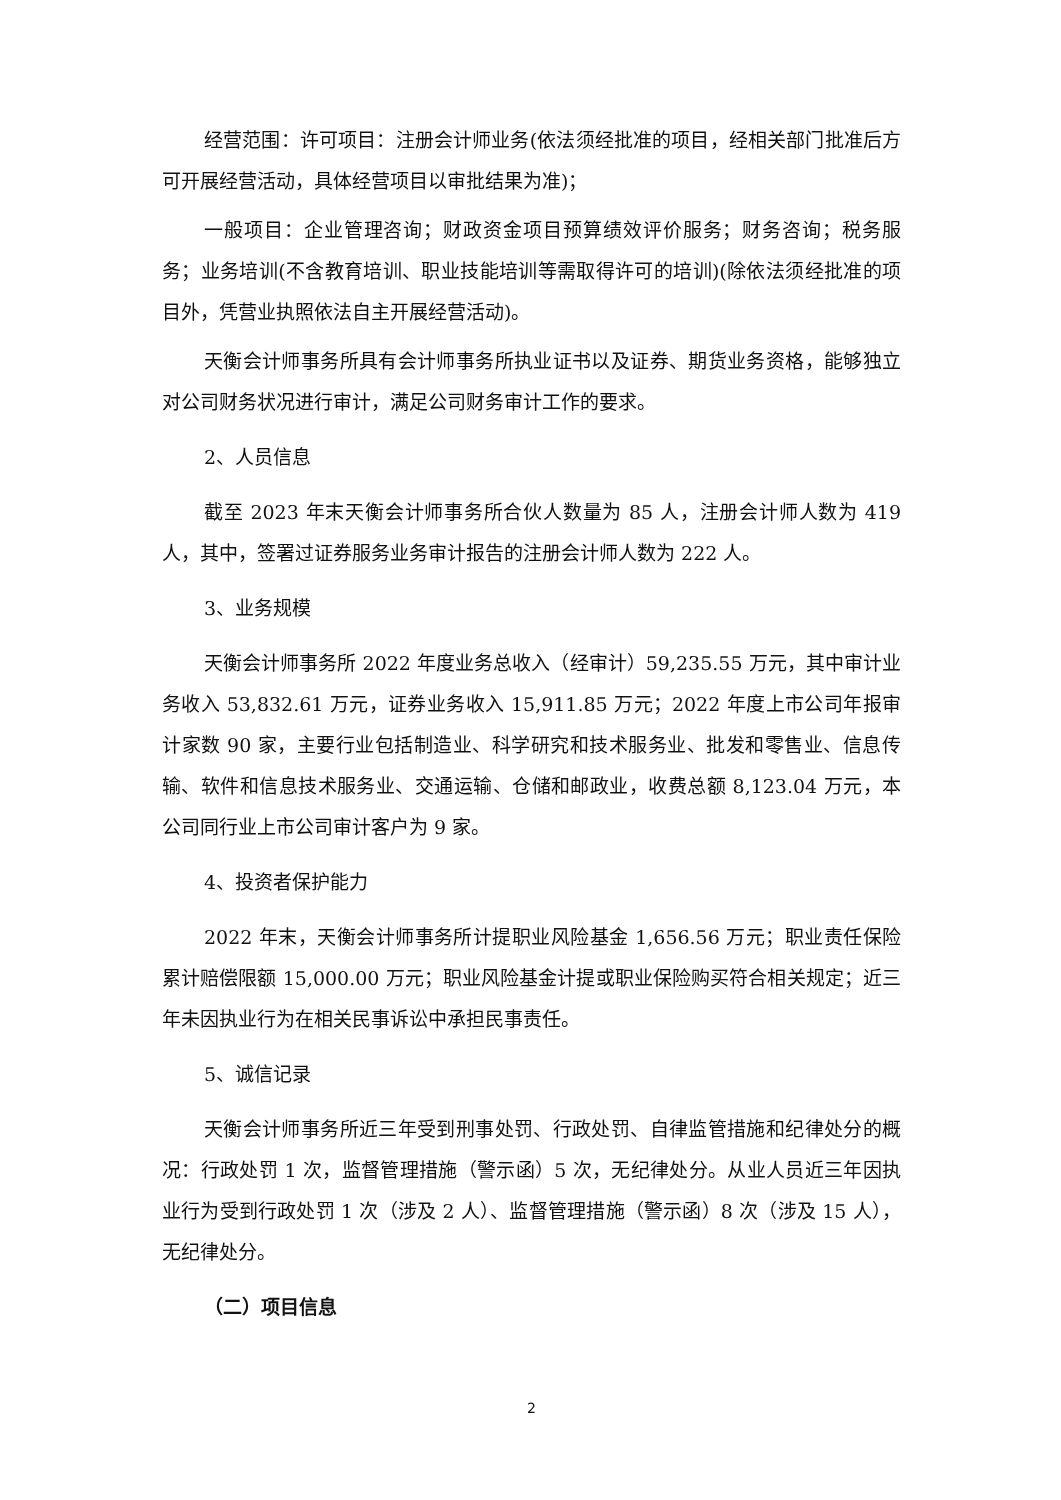经营范围：许可项目：注册会计师业务(依法须经批准的项目，经相关部门批准后方可开展经营活动，具体经营项目以审批结果为准)；
一般项目：企业管理咨询；财政资金项目预算绩效评价服务；财务咨询；税务服务；业务培训(不含教育培训、职业技能培训等需取得许可的培训)(除依法须经批准的项目外，凭营业执照依法自主开展经营活动)。
天衡会计师事务所具有会计师事务所执业证书以及证券、期货业务资格，能够独立对公司财务状况进行审计，满足公司财务审计工作的要求。
2、人员信息
截至 2023 年末天衡会计师事务所合伙人数量为 85 人，注册会计师人数为 419 人，其中，签署过证券服务业务审计报告的注册会计师人数为 222 人。
3、业务规模
天衡会计师事务所 2022 年度业务总收入（经审计）59,235.55 万元，其中审计业务收入 53,832.61 万元，证券业务收入 15,911.85 万元；2022 年度上市公司年报审计家数 90 家，主要行业包括制造业、科学研究和技术服务业、批发和零售业、信息传输、软件和信息技术服务业、交通运输、仓储和邮政业，收费总额 8,123.04 万元，本公司同行业上市公司审计客户为 9 家。
4、投资者保护能力
2022 年末，天衡会计师事务所计提职业风险基金 1,656.56 万元；职业责任保险累计赔偿限额 15,000.00 万元；职业风险基金计提或职业保险购买符合相关规定；近三年未因执业行为在相关民事诉讼中承担民事责任。
5、诚信记录
天衡会计师事务所近三年受到刑事处罚、行政处罚、自律监管措施和纪律处分的概况：行政处罚 1 次，监督管理措施（警示函）5 次，无纪律处分。从业人员近三年因执业行为受到行政处罚 1 次（涉及 2 人）、监督管理措施（警示函）8 次（涉及 15 人），无纪律处分。
（二）项目信息
2